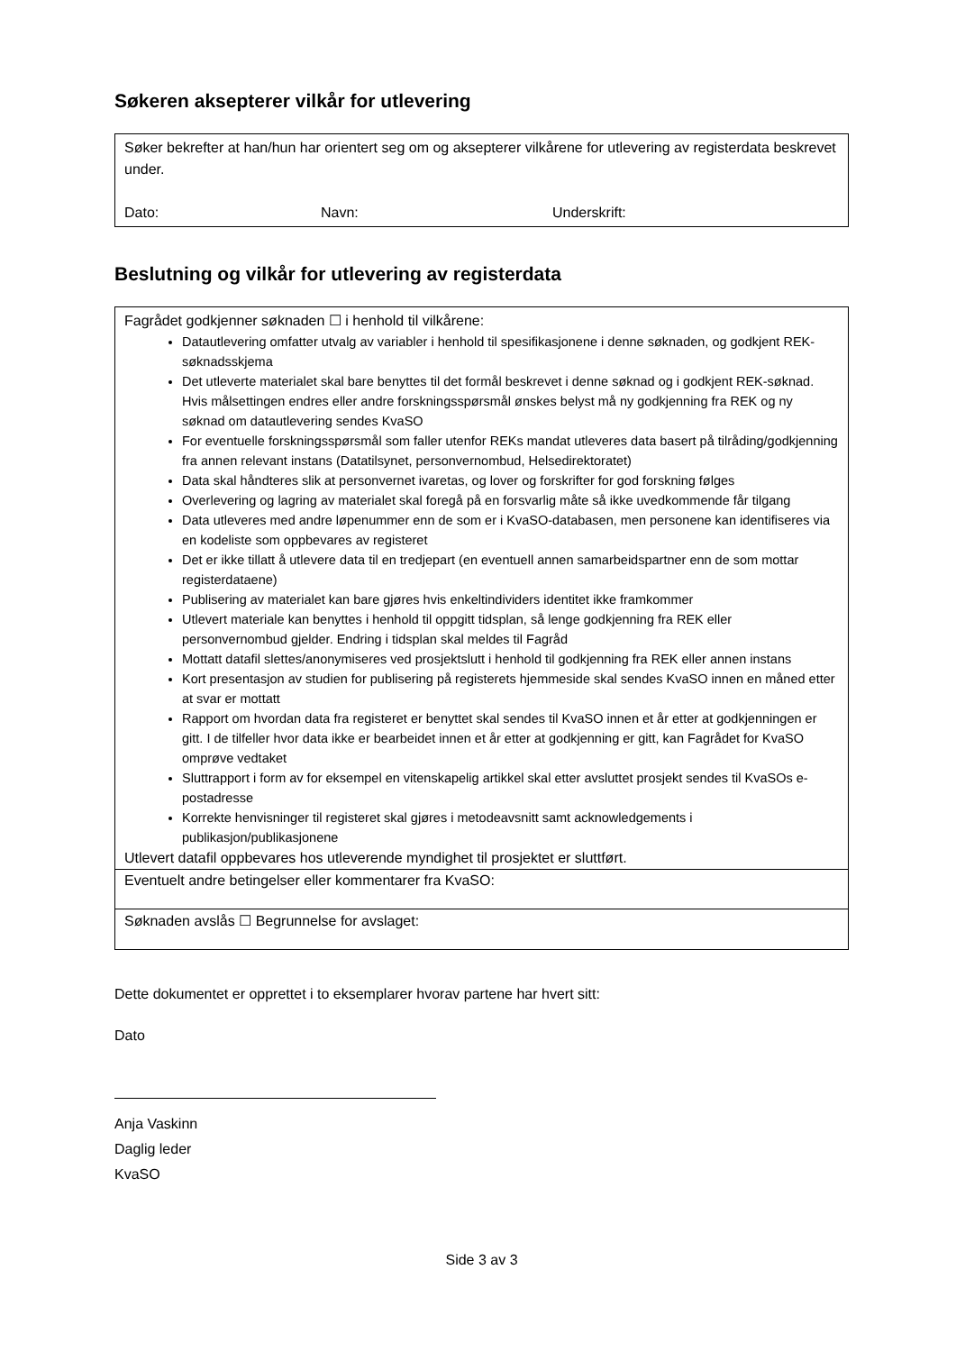Søkeren aksepterer vilkår for utlevering
Søker bekrefter at han/hun har orientert seg om og aksepterer vilkårene for utlevering av registerdata beskrevet under.
Dato: Navn: Underskrift:
Beslutning og vilkår for utlevering av registerdata
Fagrådet godkjenner søknaden ☐ i henhold til vilkårene:
Datautlevering omfatter utvalg av variabler i henhold til spesifikasjonene i denne søknaden, og godkjent REK-søknadsskjema
Det utleverte materialet skal bare benyttes til det formål beskrevet i denne søknad og i godkjent REK-søknad. Hvis målsettingen endres eller andre forskningsspørsmål ønskes belyst må ny godkjenning fra REK og ny søknad om datautlevering sendes KvaSO
For eventuelle forskningsspørsmål som faller utenfor REKs mandat utleveres data basert på tilråding/godkjenning fra annen relevant instans (Datatilsynet, personvernombud, Helsedirektoratet)
Data skal håndteres slik at personvernet ivaretas, og lover og forskrifter for god forskning følges
Overlevering og lagring av materialet skal foregå på en forsvarlig måte så ikke uvedkommende får tilgang
Data utleveres med andre løpenummer enn de som er i KvaSO-databasen, men personene kan identifiseres via en kodeliste som oppbevares av registeret
Det er ikke tillatt å utlevere data til en tredjepart (en eventuell annen samarbeidspartner enn de som mottar registerdataene)
Publisering av materialet kan bare gjøres hvis enkeltindividers identitet ikke framkommer
Utlevert materiale kan benyttes i henhold til oppgitt tidsplan, så lenge godkjenning fra REK eller personvernombud gjelder. Endring i tidsplan skal meldes til Fagråd
Mottatt datafil slettes/anonymiseres ved prosjektslutt i henhold til godkjenning fra REK eller annen instans
Kort presentasjon av studien for publisering på registerets hjemmeside skal sendes KvaSO innen en måned etter at svar er mottatt
Rapport om hvordan data fra registeret er benyttet skal sendes til KvaSO innen et år etter at godkjenningen er gitt. I de tilfeller hvor data ikke er bearbeidet innen et år etter at godkjenning er gitt, kan Fagrådet for KvaSO omprøve vedtaket
Sluttrapport i form av for eksempel en vitenskapelig artikkel skal etter avsluttet prosjekt sendes til KvaSOs e-postadresse
Korrekte henvisninger til registeret skal gjøres i metodeavsnitt samt acknowledgements i publikasjon/publikasjonene
Utlevert datafil oppbevares hos utleverende myndighet til prosjektet er sluttført.
Eventuelt andre betingelser eller kommentarer fra KvaSO:
Søknaden avslås ☐ Begrunnelse for avslaget:
Dette dokumentet er opprettet i to eksemplarer hvorav partene har hvert sitt:
Dato
Anja Vaskinn
Daglig leder
KvaSO
Side 3 av 3